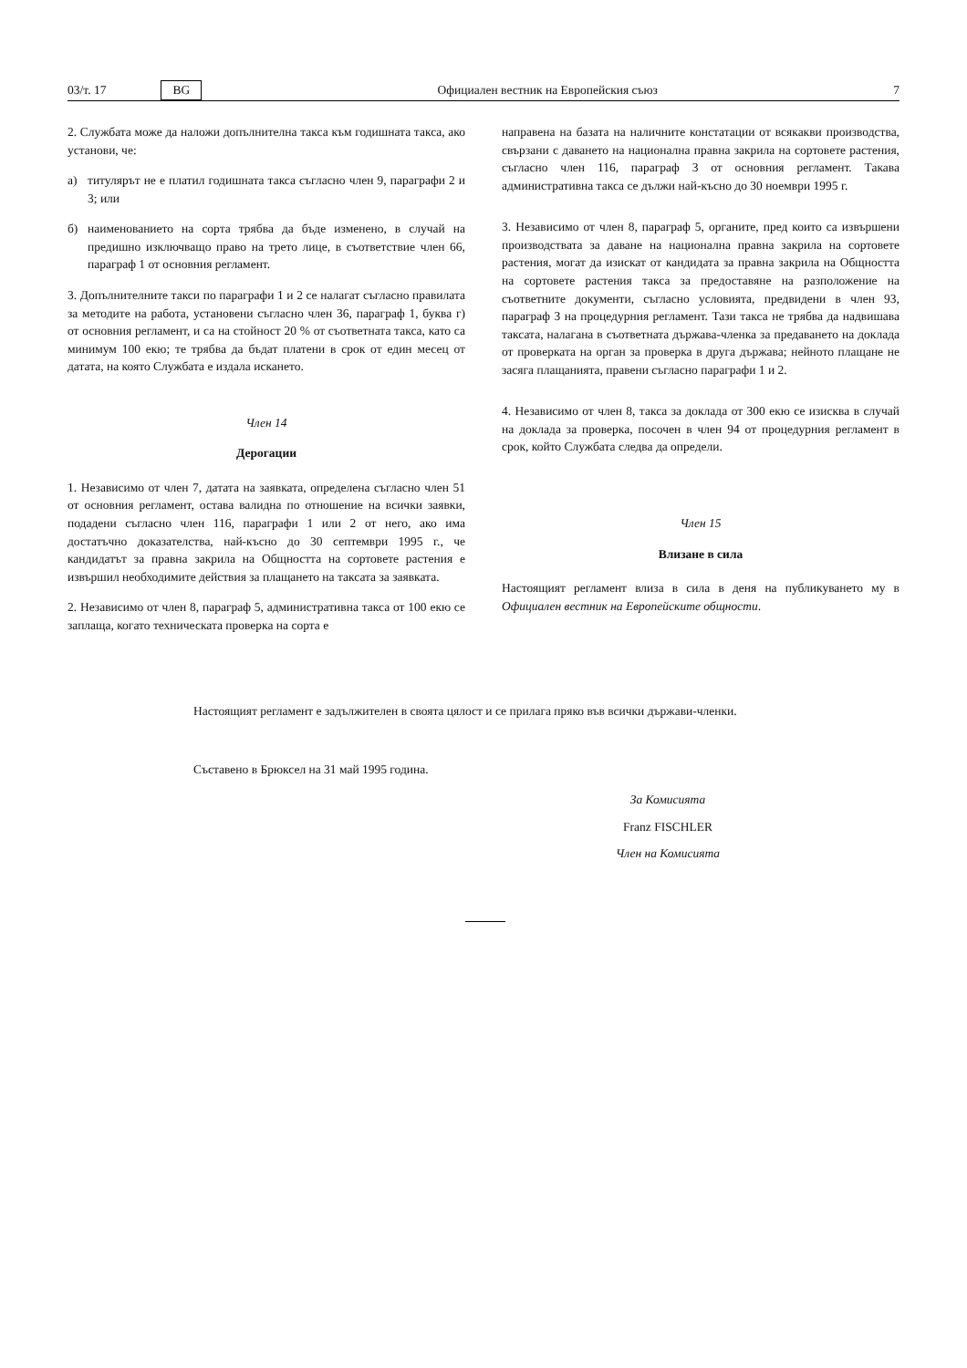03/т. 17 BG Официален вестник на Европейския съюз 7
2. Службата може да наложи допълнителна такса към годишната такса, ако установи, че:
а) титулярът не е платил годишната такса съгласно член 9, параграфи 2 и 3; или
б) наименованието на сорта трябва да бъде изменено, в случай на предишно изключващо право на трето лице, в съответствие член 66, параграф 1 от основния регламент.
3. Допълнителните такси по параграфи 1 и 2 се налагат съгласно правилата за методите на работа, установени съгласно член 36, параграф 1, буква г) от основния регламент, и са на стойност 20 % от съответната такса, като са минимум 100 екю; те трябва да бъдат платени в срок от един месец от датата, на която Службата е издала искането.
Член 14
Дерогации
1. Независимо от член 7, датата на заявката, определена съгласно член 51 от основния регламент, остава валидна по отношение на всички заявки, подадени съгласно член 116, параграфи 1 или 2 от него, ако има достатъчно доказателства, най-късно до 30 септември 1995 г., че кандидатът за правна закрила на Общността на сортовете растения е извършил необходимите действия за плащането на таксата за заявката.
2. Независимо от член 8, параграф 5, административна такса от 100 екю се заплаща, когато техническата проверка на сорта е
направена на базата на наличните констатации от всякакви производства, свързани с даването на национална правна закрила на сортовете растения, съгласно член 116, параграф 3 от основния регламент. Такава административна такса се дължи най-късно до 30 ноември 1995 г.
3. Независимо от член 8, параграф 5, органите, пред които са извършени производствата за даване на национална правна закрила на сортовете растения, могат да изискат от кандидата за правна закрила на Общността на сортовете растения такса за предоставяне на разположение на съответните документи, съгласно условията, предвидени в член 93, параграф 3 на процедурния регламент. Тази такса не трябва да надвишава таксата, налагана в съответната държава-членка за предаването на доклада от проверката на орган за проверка в друга държава; нейното плащане не засяга плащанията, правени съгласно параграфи 1 и 2.
4. Независимо от член 8, такса за доклада от 300 екю се изисква в случай на доклада за проверка, посочен в член 94 от процедурния регламент в срок, който Службата следва да определи.
Член 15
Влизане в сила
Настоящият регламент влиза в сила в деня на публикуването му в Официален вестник на Европейските общности.
Настоящият регламент е задължителен в своята цялост и се прилага пряко във всички държави-членки.
Съставено в Брюксел на 31 май 1995 година.
За Комисията
Franz FISCHLER
Член на Комисията